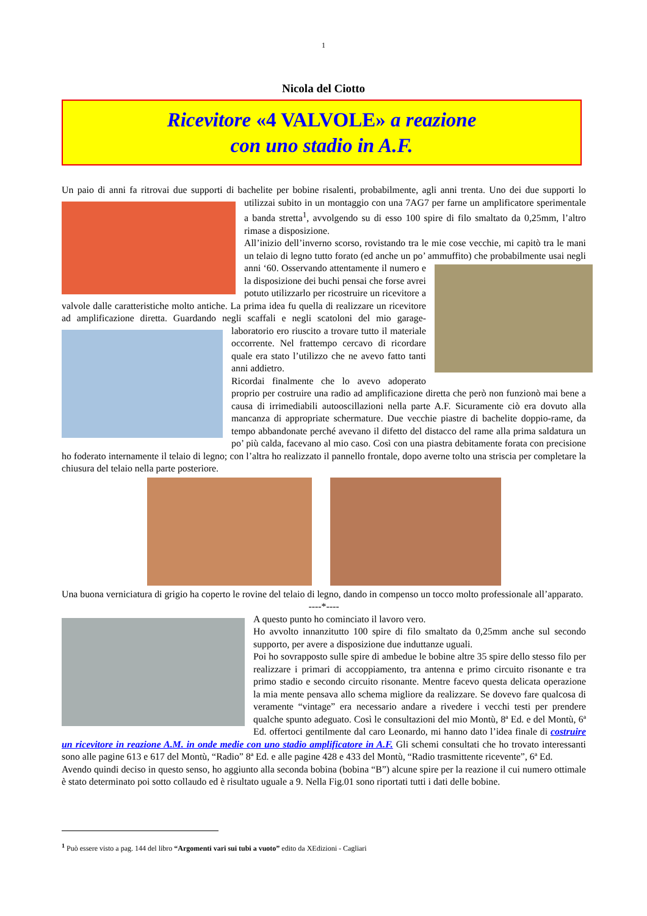1
Nicola del Ciotto
Ricevitore «4 VALVOLE» a reazione
con uno stadio in A.F.
Un paio di anni fa ritrovai due supporti di bachelite per bobine risalenti, probabilmente, agli anni trenta. Uno dei due supporti lo utilizzai subito in un montaggio con una 7AG7 per farne un amplificatore sperimentale a banda stretta<sup>1</sup>, avvolgendo su di esso 100 spire di filo smaltato da 0,25mm, l’altro rimase a disposizione.
All’inizio dell’inverno scorso, rovistando tra le mie cose vecchie, mi capitò tra le mani un telaio di legno tutto forato (ed anche un po’ ammuffito) che probabilmente usai negli anni ‘60. Osservando attentamente il numero e la disposizione dei buchi pensai che forse avrei potuto utilizzarlo per ricostruire un ricevitore a valvole dalle caratteristiche molto antiche. La prima idea fu quella di realizzare un ricevitore ad amplificazione diretta. Guardando negli scaffali e negli scatoloni del mio garage-laboratorio ero riuscito a trovare tutto il materiale occorrente. Nel frattempo cercavo di ricordare quale era stato l’utilizzo che ne avevo fatto tanti anni addietro.
Ricordai finalmente che lo avevo adoperato proprio per costruire una radio ad amplificazione diretta che però non funzionò mai bene a causa di irrimediabili autooscillazioni nella parte A.F. Sicuramente ciò era dovuto alla mancanza di appropriate schermature. Due vecchie piastre di bachelite doppio-rame, da tempo abbandonate perché avevano il difetto del distacco del rame alla prima saldatura un po’ più calda, facevano al mio caso. Così con una piastra debitamente forata con precisione ho foderato internamente il telaio di legno; con l’altra ho realizzato il pannello frontale, dopo averne tolto una striscia per completare la chiusura del telaio nella parte posteriore.
Una buona verniciatura di grigio ha coperto le rovine del telaio di legno, dando in compenso un tocco molto professionale all’apparato.
----*----
A questo punto ho cominciato il lavoro vero.
Ho avvolto innanzitutto 100 spire di filo smaltato da 0,25mm anche sul secondo supporto, per avere a disposizione due induttanze uguali.
Poi ho sovrapposto sulle spire di ambedue le bobine altre 35 spire dello stesso filo per realizzare i primari di accoppiamento, tra antenna e primo circuito risonante e tra primo stadio e secondo circuito risonante. Mentre facevo questa delicata operazione la mia mente pensava allo schema migliore da realizzare. Se dovevo fare qualcosa di veramente “vintage” era necessario andare a rivedere i vecchi testi per prendere qualche spunto adeguato. Così le consultazioni del mio Montù, 8ª Ed. e del Montù, 6ª Ed. offertoci gentilmente dal caro Leonardo, mi hanno dato l’idea finale di costruire un ricevitore in reazione A.M. in onde medie con uno stadio amplificatore in A.F. Gli schemi consultati che ho trovato interessanti sono alle pagine 613 e 617 del Montù, “Radio” 8ª Ed. e alle pagine 428 e 433 del Montù, “Radio trasmittente ricevente”, 6ª Ed.
Avendo quindi deciso in questo senso, ho aggiunto alla seconda bobina (bobina “B”) alcune spire per la reazione il cui numero ottimale è stato determinato poi sotto collaudo ed è risultato uguale a 9. Nella Fig.01 sono riportati tutti i dati delle bobine.
<sup>1</sup> Può essere visto a pag. 144 del libro “Argomenti vari sui tubi a vuoto” edito da XEdizioni - Cagliari